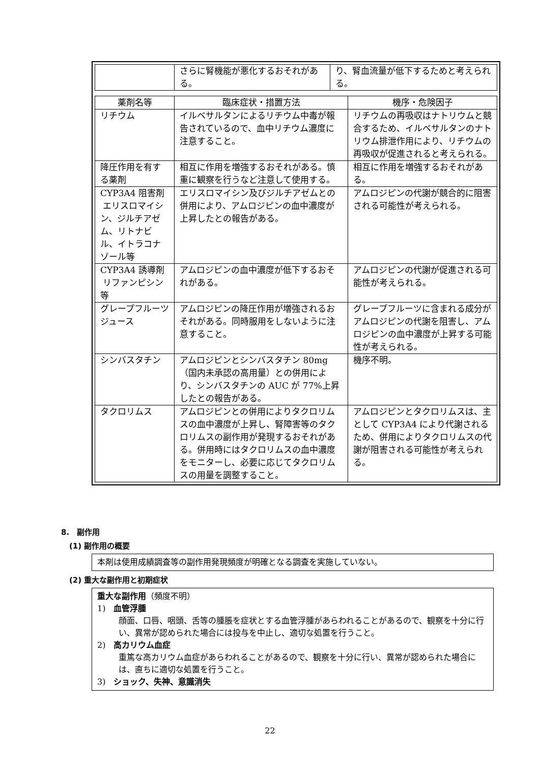| | さらに腎機能が悪化するおそれがある。 | り、腎血流量が低下するためと考えられる。 |
| 薬剤名等 | 臨床症状・措置方法 | 機序・危険因子 |
| --- | --- | --- |
| リチウム | イルベサルタンによるリチウム中毒が報告されているので、血中リチウム濃度に注意すること。 | リチウムの再吸収はナトリウムと競合するため、イルベサルタンのナトリウム排泄作用により、リチウムの再吸収が促進されると考えられる。 |
| 降圧作用を有する薬剤 | 相互に作用を増強するおそれがある。慎重に観察を行うなど注意して使用する。 | 相互に作用を増強するおそれがある。 |
| CYP3A4 阻害剤 エリスロマイシン、ジルチアゼム、リトナビル、イトラコナゾール等 | エリスロマイシン及びジルチアゼムとの併用により、アムロジピンの血中濃度が上昇したとの報告がある。 | アムロジピンの代謝が競合的に阻害される可能性が考えられる。 |
| CYP3A4 誘導剤 リファンピシン等 | アムロジピンの血中濃度が低下するおそれがある。 | アムロジピンの代謝が促進される可能性が考えられる。 |
| グレープフルーツジュース | アムロジピンの降圧作用が増強されるおそれがある。同時服用をしないように注意すること。 | グレープフルーツに含まれる成分がアムロジピンの代謝を阻害し、アムロジピンの血中濃度が上昇する可能性が考えられる。 |
| シンバスタチン | アムロジピンとシンバスタチン 80mg（国内未承認の高用量）との併用により、シンバスタチンの AUC が 77%上昇したとの報告がある。 | 機序不明。 |
| タクロリムス | アムロジピンとの併用によりタクロリムスの血中濃度が上昇し、腎障害等のタクロリムスの副作用が発現するおそれがある。併用時にはタクロリムスの血中濃度をモニターし、必要に応じてタクロリムスの用量を調整すること。 | アムロジピンとタクロリムスは、主として CYP3A4 により代謝されるため、併用によりタクロリムスの代謝が阻害される可能性が考えられる。 |
8.　副作用
(1) 副作用の概要
本剤は使用成績調査等の副作用発現頻度が明確となる調査を実施していない。
(2) 重大な副作用と初期症状
重大な副作用（頻度不明）
1)　血管浮腫
顔面、口唇、咽頭、舌等の腫脹を症状とする血管浮腫があらわれることがあるので、観察を十分に行い、異常が認められた場合には投与を中止し、適切な処置を行うこと。
2)　高カリウム血症
重篤な高カリウム血症があらわれることがあるので、観察を十分に行い、異常が認められた場合には、直ちに適切な処置を行うこと。
3)　ショック、失神、意識消失
22